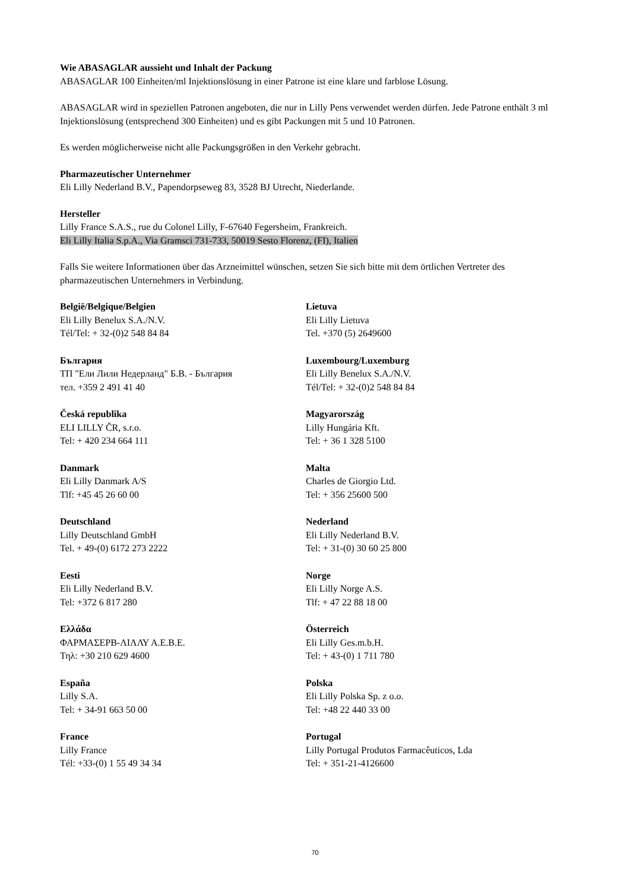Wie ABASAGLAR aussieht und Inhalt der Packung
ABASAGLAR 100 Einheiten/ml Injektionslösung in einer Patrone ist eine klare und farblose Lösung.
ABASAGLAR wird in speziellen Patronen angeboten, die nur in Lilly Pens verwendet werden dürfen. Jede Patrone enthält 3 ml Injektionslösung (entsprechend 300 Einheiten) und es gibt Packungen mit 5 und 10 Patronen.
Es werden möglicherweise nicht alle Packungsgrößen in den Verkehr gebracht.
Pharmazeutischer Unternehmer
Eli Lilly Nederland B.V., Papendorpseweg 83, 3528 BJ Utrecht, Niederlande.
Hersteller
Lilly France S.A.S., rue du Colonel Lilly, F-67640 Fegersheim, Frankreich.
Eli Lilly Italia S.p.A., Via Gramsci 731-733, 50019 Sesto Florenz, (FI), Italien
Falls Sie weitere Informationen über das Arzneimittel wünschen, setzen Sie sich bitte mit dem örtlichen Vertreter des pharmazeutischen Unternehmers in Verbindung.
België/Belgique/Belgien
Eli Lilly Benelux S.A./N.V.
Tél/Tel: + 32-(0)2 548 84 84
Lietuva
Eli Lilly Lietuva
Tel. +370 (5) 2649600
България
ТП "Ели Лили Недерланд" Б.В. - България
тел. +359 2 491 41 40
Luxembourg/Luxemburg
Eli Lilly Benelux S.A./N.V.
Tél/Tel: + 32-(0)2 548 84 84
Česká republika
ELI LILLY ČR, s.r.o.
Tel: + 420 234 664 111
Magyarország
Lilly Hungária Kft.
Tel: + 36 1 328 5100
Danmark
Eli Lilly Danmark A/S
Tlf: +45 45 26 60 00
Malta
Charles de Giorgio Ltd.
Tel: + 356 25600 500
Deutschland
Lilly Deutschland GmbH
Tel. + 49-(0) 6172 273 2222
Nederland
Eli Lilly Nederland B.V.
Tel: + 31-(0) 30 60 25 800
Eesti
Eli Lilly Nederland B.V.
Tel: +372 6 817 280
Norge
Eli Lilly Norge A.S.
Tlf: + 47 22 88 18 00
Ελλάδα
ΦΑΡΜΑΣΕΡΒ-ΛΙΛΛΥ Α.Ε.Β.Ε.
Τηλ: +30 210 629 4600
Österreich
Eli Lilly Ges.m.b.H.
Tel: + 43-(0) 1 711 780
España
Lilly S.A.
Tel: + 34-91 663 50 00
Polska
Eli Lilly Polska Sp. z o.o.
Tel: +48 22 440 33 00
France
Lilly France
Tél: +33-(0) 1 55 49 34 34
Portugal
Lilly Portugal Produtos Farmacêuticos, Lda
Tel: + 351-21-4126600
70